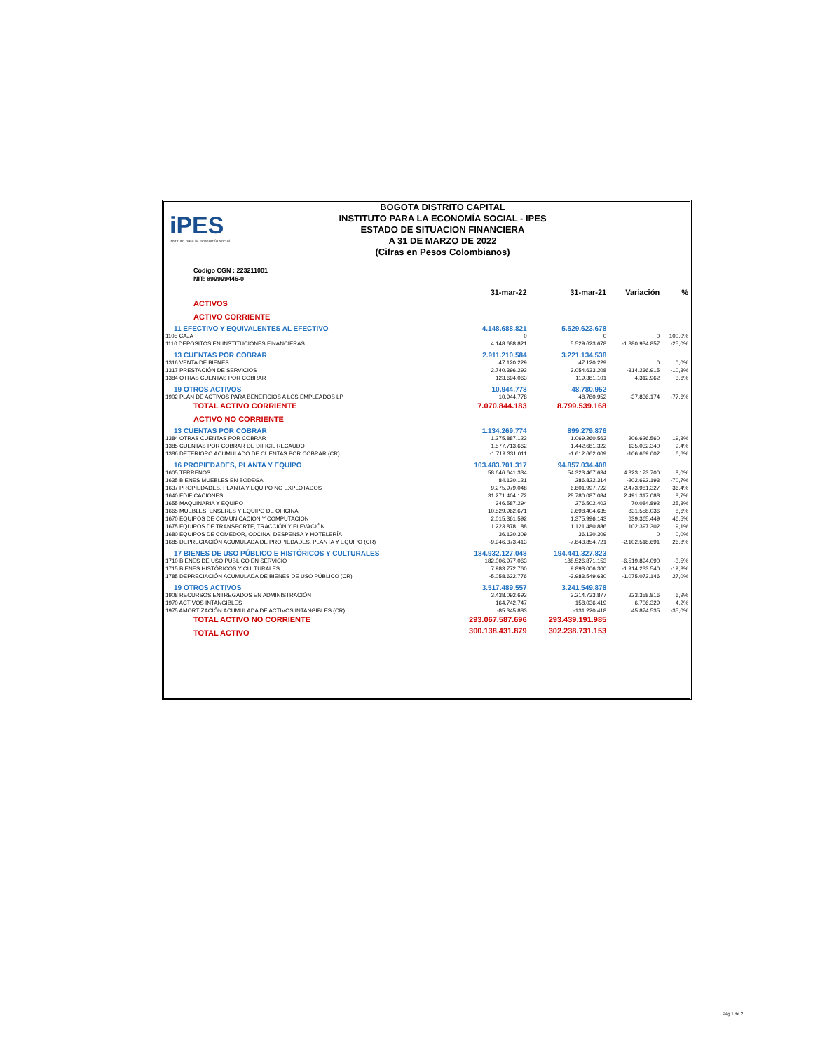iPES
Instituto para la economía social
BOGOTA DISTRITO CAPITAL
INSTITUTO PARA LA ECONOMÍA SOCIAL - IPES
ESTADO DE SITUACION FINANCIERA
A 31 DE MARZO DE 2022
(Cifras en Pesos Colombianos)
Código CGN : 223211001
NIT: 899999446-0
| | 31-mar-22 | 31-mar-21 | Variación | % |
| --- | --- | --- | --- | --- |
| ACTIVOS | | | | |
| ACTIVO CORRIENTE | | | | |
| 11 EFECTIVO Y EQUIVALENTES AL EFECTIVO | 4.148.688.821 | 5.529.623.678 | | |
| 1105 CAJA | 0 | 0 | 0 | 100,0% |
| 1110 DEPÓSITOS EN INSTITUCIONES FINANCIERAS | 4.148.688.821 | 5.529.623.678 | -1.380.934.857 | -25,0% |
| 13 CUENTAS POR COBRAR | 2.911.210.584 | 3.221.134.538 | | |
| 1316 VENTA DE BIENES | 47.120.229 | 47.120.229 | 0 | 0,0% |
| 1317 PRESTACIÓN DE SERVICIOS | 2.740.396.293 | 3.054.633.208 | -314.236.915 | -10,3% |
| 1384 OTRAS CUENTAS POR COBRAR | 123.694.063 | 119.381.101 | 4.312.962 | 3,6% |
| 19 OTROS ACTIVOS | 10.944.778 | 48.780.952 | | |
| 1902 PLAN DE ACTIVOS PARA BENEFICIOS A LOS EMPLEADOS LP | 10.944.778 | 48.780.952 | -37.836.174 | -77,6% |
| TOTAL ACTIVO CORRIENTE | 7.070.844.183 | 8.799.539.168 | | |
| ACTIVO NO CORRIENTE | | | | |
| 13 CUENTAS POR COBRAR | 1.134.269.774 | 899.279.876 | | |
| 1384 OTRAS CUENTAS POR COBRAR | 1.275.887.123 | 1.069.260.563 | 206.626.560 | 19,3% |
| 1385 CUENTAS POR COBRAR DE DIFICIL RECAUDO | 1.577.713.662 | 1.442.681.322 | 135.032.340 | 9,4% |
| 1386 DETERIORO ACUMULADO DE CUENTAS POR COBRAR (CR) | -1.719.331.011 | -1.612.662.009 | -106.669.002 | 6,6% |
| 16 PROPIEDADES, PLANTA Y EQUIPO | 103.483.701.317 | 94.857.034.408 | | |
| 1605 TERRENOS | 58.646.641.334 | 54.323.467.634 | 4.323.173.700 | 8,0% |
| 1635 BIENES MUEBLES EN BODEGA | 84.130.121 | 286.822.314 | -202.692.193 | -70,7% |
| 1637 PROPIEDADES, PLANTA Y EQUIPO NO EXPLOTADOS | 9.275.979.048 | 6.801.997.722 | 2.473.981.327 | 36,4% |
| 1640 EDIFICACIONES | 31.271.404.172 | 28.780.087.084 | 2.491.317.088 | 8,7% |
| 1655 MAQUINARIA Y EQUIPO | 346.587.294 | 276.502.402 | 70.084.892 | 25,3% |
| 1665 MUEBLES, ENSERES Y EQUIPO DE OFICINA | 10.529.962.671 | 9.698.404.635 | 831.558.036 | 8,6% |
| 1670 EQUIPOS DE COMUNICACIÓN Y COMPUTACIÓN | 2.015.361.592 | 1.375.996.143 | 639.365.449 | 46,5% |
| 1675 EQUIPOS DE TRANSPORTE, TRACCIÓN Y ELEVACIÓN | 1.223.878.188 | 1.121.480.886 | 102.397.302 | 9,1% |
| 1680 EQUIPOS DE COMEDOR, COCINA, DESPENSA Y HOTELERÍA | 36.130.309 | 36.130.309 | 0 | 0,0% |
| 1685 DEPRECIACIÓN ACUMULADA DE PROPIEDADES, PLANTA Y EQUIPO (CR) | -9.946.373.413 | -7.843.854.721 | -2.102.518.691 | 26,8% |
| 17 BIENES DE USO PÚBLICO E HISTÓRICOS Y CULTURALES | 184.932.127.048 | 194.441.327.823 | | |
| 1710 BIENES DE USO PÚBLICO EN SERVICIO | 182.006.977.063 | 188.526.871.153 | -6.519.894.090 | -3,5% |
| 1715 BIENES HISTÓRICOS Y CULTURALES | 7.983.772.760 | 9.898.006.300 | -1.914.233.540 | -19,3% |
| 1785 DEPRECIACIÓN ACUMULADA DE BIENES DE USO PÚBLICO (CR) | -5.058.622.776 | -3.983.549.630 | -1.075.073.146 | 27,0% |
| 19 OTROS ACTIVOS | 3.517.489.557 | 3.241.549.878 | | |
| 1908 RECURSOS ENTREGADOS EN ADMINISTRACIÓN | 3.438.092.693 | 3.214.733.877 | 223.358.816 | 6,9% |
| 1970 ACTIVOS INTANGIBLES | 164.742.747 | 158.036.419 | 6.706.329 | 4,2% |
| 1975 AMORTIZACIÓN ACUMULADA DE ACTIVOS INTANGIBLES (CR) | -85.345.883 | -131.220.418 | 45.874.535 | -35,0% |
| TOTAL ACTIVO NO CORRIENTE | 293.067.587.696 | 293.439.191.985 | | |
| TOTAL ACTIVO | 300.138.431.879 | 302.238.731.153 | | |
Pág 1 de 2